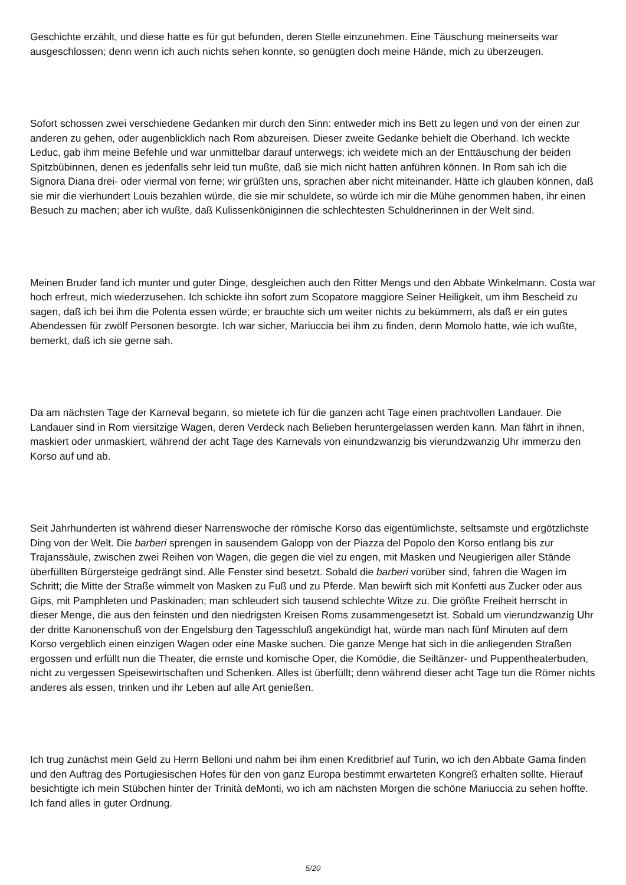Geschichte erzählt, und diese hatte es für gut befunden, deren Stelle einzunehmen. Eine Täuschung meinerseits war ausgeschlossen; denn wenn ich auch nichts sehen konnte, so genügten doch meine Hände, mich zu überzeugen.
Sofort schossen zwei verschiedene Gedanken mir durch den Sinn: entweder mich ins Bett zu legen und von der einen zur anderen zu gehen, oder augenblicklich nach Rom abzureisen. Dieser zweite Gedanke behielt die Oberhand. Ich weckte Leduc, gab ihm meine Befehle und war unmittelbar darauf unterwegs; ich weidete mich an der Enttäuschung der beiden Spitzbübinnen, denen es jedenfalls sehr leid tun mußte, daß sie mich nicht hatten anführen können. In Rom sah ich die Signora Diana drei- oder viermal von ferne; wir grüßten uns, sprachen aber nicht miteinander. Hätte ich glauben können, daß sie mir die vierhundert Louis bezahlen würde, die sie mir schuldete, so würde ich mir die Mühe genommen haben, ihr einen Besuch zu machen; aber ich wußte, daß Kulissenköniginnen die schlechtesten Schuldnerinnen in der Welt sind.
Meinen Bruder fand ich munter und guter Dinge, desgleichen auch den Ritter Mengs und den Abbate Winkelmann. Costa war hoch erfreut, mich wiederzusehen. Ich schickte ihn sofort zum Scopatore maggiore Seiner Heiligkeit, um ihm Bescheid zu sagen, daß ich bei ihm die Polenta essen würde; er brauchte sich um weiter nichts zu bekümmern, als daß er ein gutes Abendessen für zwölf Personen besorgte. Ich war sicher, Mariuccia bei ihm zu finden, denn Momolo hatte, wie ich wußte, bemerkt, daß ich sie gerne sah.
Da am nächsten Tage der Karneval begann, so mietete ich für die ganzen acht Tage einen prachtvollen Landauer. Die Landauer sind in Rom viersitzige Wagen, deren Verdeck nach Belieben heruntergelassen werden kann. Man fährt in ihnen, maskiert oder unmaskiert, während der acht Tage des Karnevals von einundzwanzig bis vierundzwanzig Uhr immerzu den Korso auf und ab.
Seit Jahrhunderten ist während dieser Narrenswoche der römische Korso das eigentümlichste, seltsamste und ergötzlichste Ding von der Welt. Die barberi sprengen in sausendem Galopp von der Piazza del Popolo den Korso entlang bis zur Trajanssäule, zwischen zwei Reihen von Wagen, die gegen die viel zu engen, mit Masken und Neugierigen aller Stände überfüllten Bürgersteige gedrängt sind. Alle Fenster sind besetzt. Sobald die barberi vorüber sind, fahren die Wagen im Schritt; die Mitte der Straße wimmelt von Masken zu Fuß und zu Pferde. Man bewirft sich mit Konfetti aus Zucker oder aus Gips, mit Pamphleten und Paskinaden; man schleudert sich tausend schlechte Witze zu. Die größte Freiheit herrscht in dieser Menge, die aus den feinsten und den niedrigsten Kreisen Roms zusammengesetzt ist. Sobald um vierundzwanzig Uhr der dritte Kanonenschuß von der Engelsburg den Tagesschluß angekündigt hat, würde man nach fünf Minuten auf dem Korso vergeblich einen einzigen Wagen oder eine Maske suchen. Die ganze Menge hat sich in die anliegenden Straßen ergossen und erfüllt nun die Theater, die ernste und komische Oper, die Komödie, die Seiltänzer- und Puppentheaterbuden, nicht zu vergessen Speisewirtschaften und Schenken. Alles ist überfüllt; denn während dieser acht Tage tun die Römer nichts anderes als essen, trinken und ihr Leben auf alle Art genießen.
Ich trug zunächst mein Geld zu Herrn Belloni und nahm bei ihm einen Kreditbrief auf Turin, wo ich den Abbate Gama finden und den Auftrag des Portugiesischen Hofes für den von ganz Europa bestimmt erwarteten Kongreß erhalten sollte. Hierauf besichtigte ich mein Stübchen hinter der Trinità deMonti, wo ich am nächsten Morgen die schöne Mariuccia zu sehen hoffte. Ich fand alles in guter Ordnung.
5/20